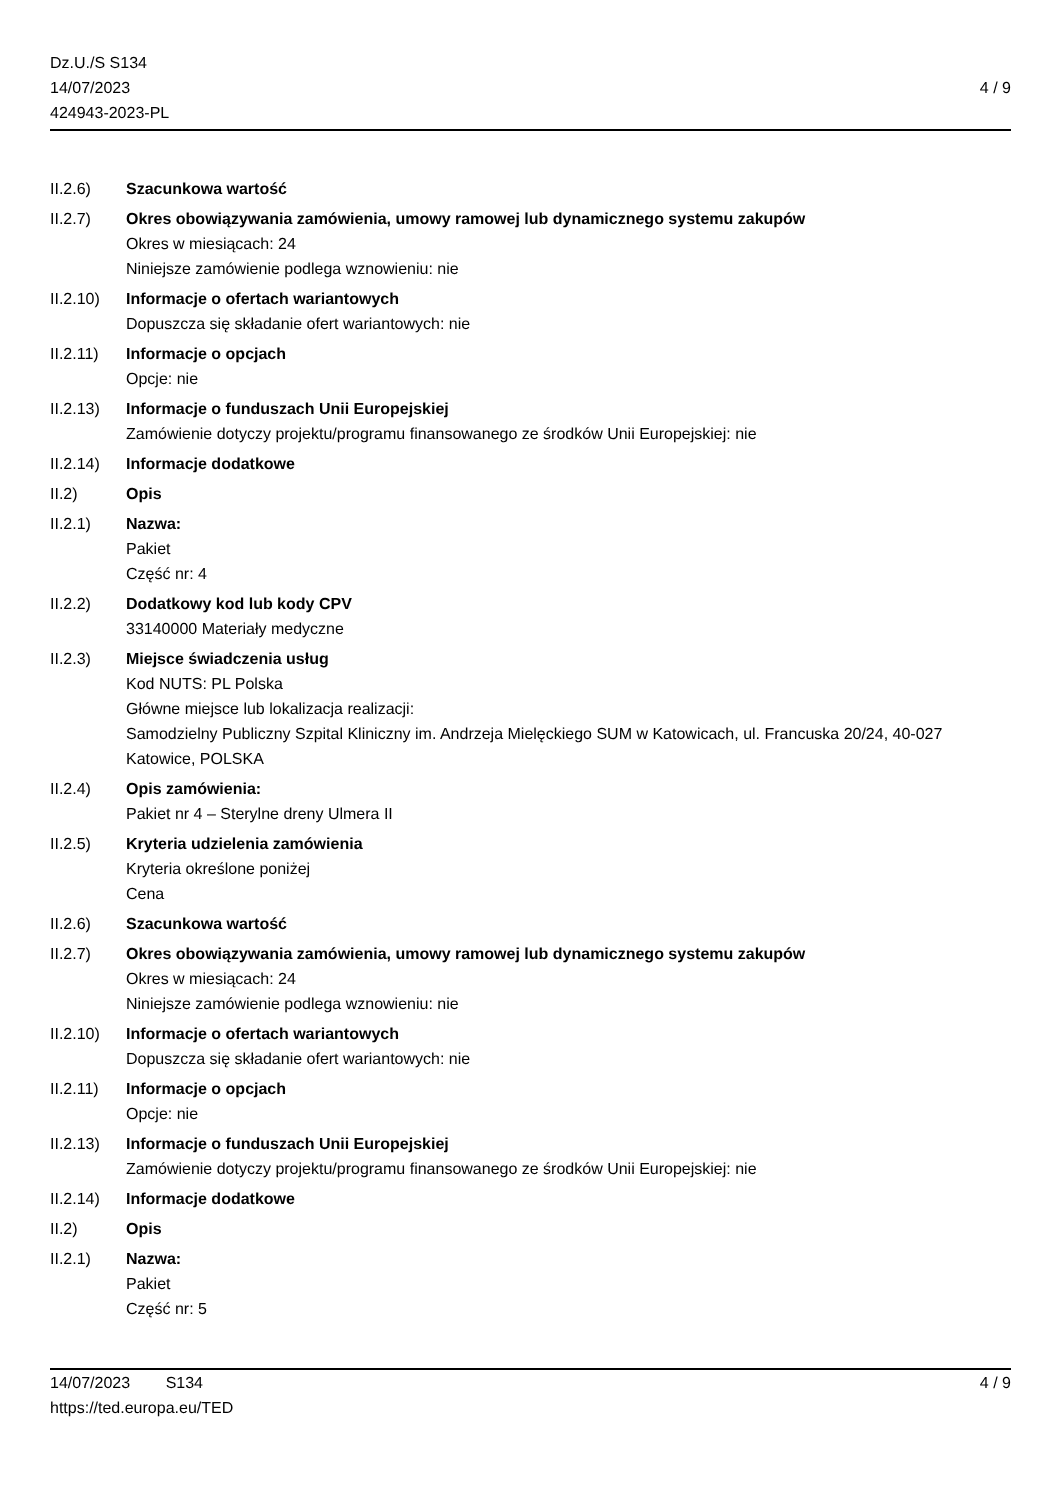Dz.U./S S134
14/07/2023
424943-2023-PL
4 / 9
II.2.6) Szacunkowa wartość
II.2.7) Okres obowiązywania zamówienia, umowy ramowej lub dynamicznego systemu zakupów
Okres w miesiącach: 24
Niniejsze zamówienie podlega wznowieniu: nie
II.2.10)
Informacje o ofertach wariantowych
Dopuszcza się składanie ofert wariantowych: nie
II.2.11)
Informacje o opcjach
Opcje: nie
II.2.13)
Informacje o funduszach Unii Europejskiej
Zamówienie dotyczy projektu/programu finansowanego ze środków Unii Europejskiej: nie
II.2.14)
Informacje dodatkowe
II.2) Opis
II.2.1) Nazwa:
Pakiet
Część nr: 4
II.2.2) Dodatkowy kod lub kody CPV
33140000 Materiały medyczne
II.2.3) Miejsce świadczenia usług
Kod NUTS: PL Polska
Główne miejsce lub lokalizacja realizacji:
Samodzielny Publiczny Szpital Kliniczny im. Andrzeja Mielęckiego SUM w Katowicach, ul. Francuska 20/24, 40-027 Katowice, POLSKA
II.2.4) Opis zamówienia:
Pakiet nr 4 – Sterylne dreny Ulmera II
II.2.5) Kryteria udzielenia zamówienia
Kryteria określone poniżej
Cena
II.2.6) Szacunkowa wartość
II.2.7) Okres obowiązywania zamówienia, umowy ramowej lub dynamicznego systemu zakupów
Okres w miesiącach: 24
Niniejsze zamówienie podlega wznowieniu: nie
II.2.10)
Informacje o ofertach wariantowych
Dopuszcza się składanie ofert wariantowych: nie
II.2.11)
Informacje o opcjach
Opcje: nie
II.2.13)
Informacje o funduszach Unii Europejskiej
Zamówienie dotyczy projektu/programu finansowanego ze środków Unii Europejskiej: nie
II.2.14)
Informacje dodatkowe
II.2) Opis
II.2.1) Nazwa:
Pakiet
Część nr: 5
14/07/2023 S134 4 / 9
https://ted.europa.eu/TED